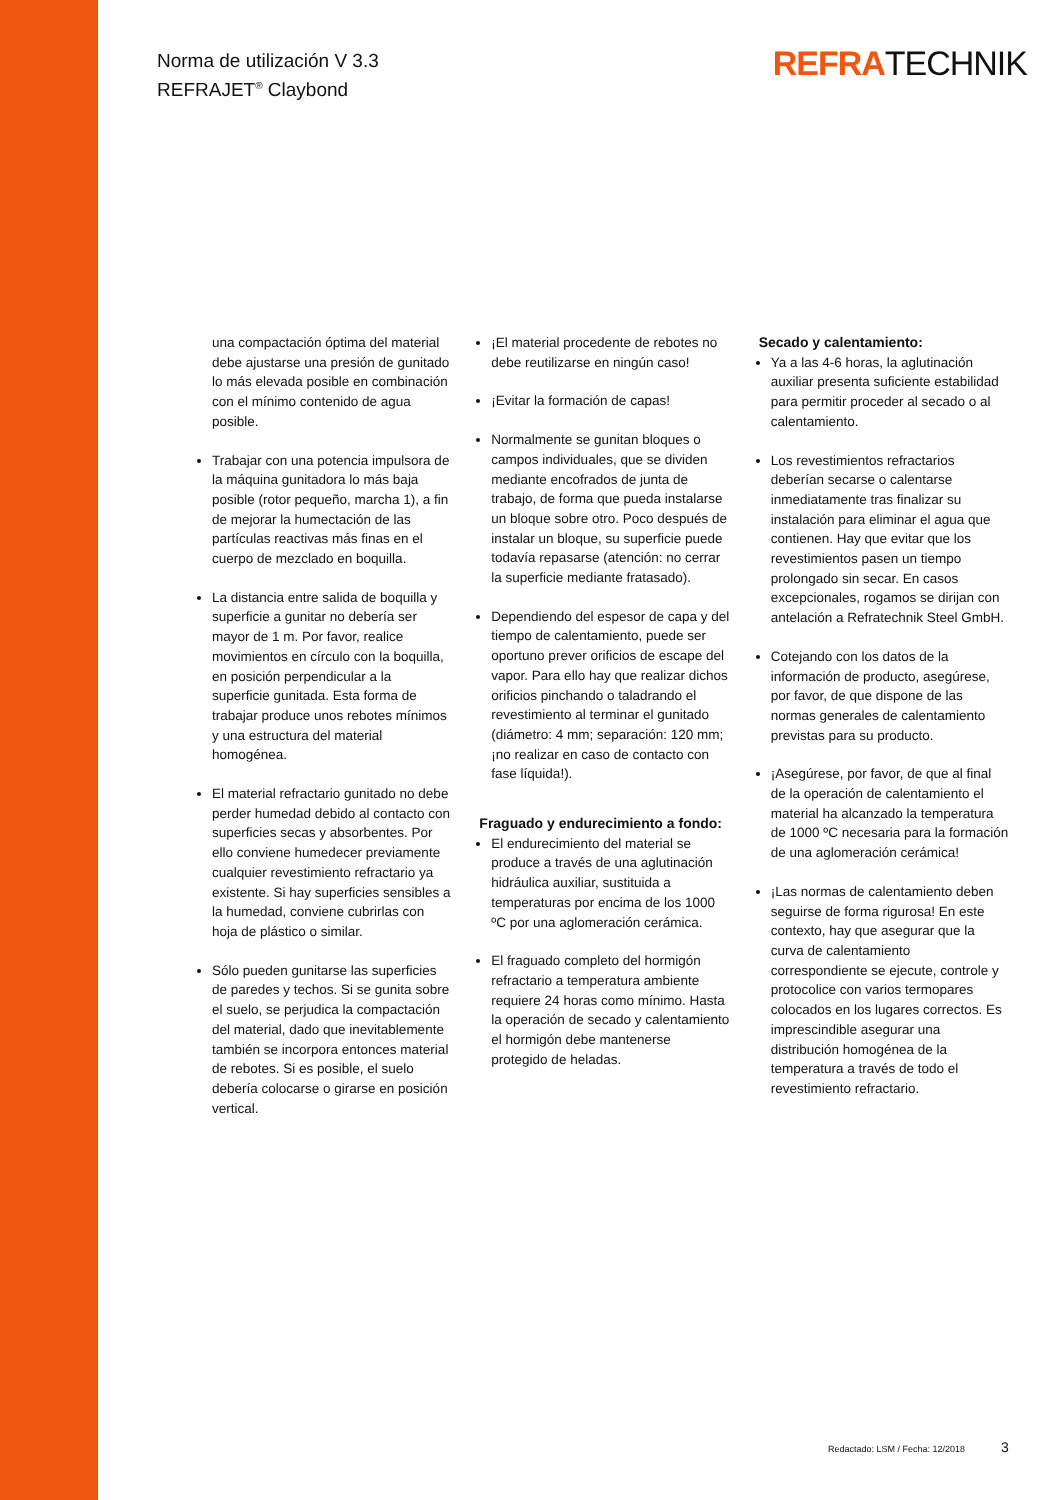Norma de utilización V 3.3
REFRAJET<sup>®</sup> Claybond
REFRATECHNIK
una compactación óptima del material debe ajustarse una presión de gunitado lo más elevada posible en combinación con el mínimo contenido de agua posible.
Trabajar con una potencia impulsora de la máquina gunitadora lo más baja posible (rotor pequeño, marcha 1), a fin de mejorar la humectación de las partículas reactivas más finas en el cuerpo de mezclado en boquilla.
La distancia entre salida de boquilla y superficie a gunitar no debería ser mayor de 1 m. Por favor, realice movimientos en círculo con la boquilla, en posición perpendicular a la superficie gunitada. Esta forma de trabajar produce unos rebotes mínimos y una estructura del material homogénea.
El material refractario gunitado no debe perder humedad debido al contacto con superficies secas y absorbentes. Por ello conviene humedecer previamente cualquier revestimiento refractario ya existente. Si hay superficies sensibles a la humedad, conviene cubrirlas con hoja de plástico o similar.
Sólo pueden gunitarse las superficies de paredes y techos. Si se gunita sobre el suelo, se perjudica la compactación del material, dado que inevitablemente también se incorpora entonces material de rebotes. Si es posible, el suelo debería colocarse o girarse en posición vertical.
¡El material procedente de rebotes no debe reutilizarse en ningún caso!
¡Evitar la formación de capas!
Normalmente se gunitan bloques o campos individuales, que se dividen mediante encofrados de junta de trabajo, de forma que pueda instalarse un bloque sobre otro. Poco después de instalar un bloque, su superficie puede todavía repasarse (atención: no cerrar la superficie mediante fratasado).
Dependiendo del espesor de capa y del tiempo de calentamiento, puede ser oportuno prever orificios de escape del vapor. Para ello hay que realizar dichos orificios pinchando o taladrando el revestimiento al terminar el gunitado (diámetro: 4 mm; separación: 120 mm; ¡no realizar en caso de contacto con fase líquida!).
Fraguado y endurecimiento a fondo:
El endurecimiento del material se produce a través de una aglutinación hidráulica auxiliar, sustituida a temperaturas por encima de los 1000 ºC por una aglomeración cerámica.
El fraguado completo del hormigón refractario a temperatura ambiente requiere 24 horas como mínimo. Hasta la operación de secado y calentamiento el hormigón debe mantenerse protegido de heladas.
Secado y calentamiento:
Ya a las 4-6 horas, la aglutinación auxiliar presenta suficiente estabilidad para permitir proceder al secado o al calentamiento.
Los revestimientos refractarios deberían secarse o calentarse inmediatamente tras finalizar su instalación para eliminar el agua que contienen. Hay que evitar que los revestimientos pasen un tiempo prolongado sin secar. En casos excepcionales, rogamos se dirijan con antelación a Refratechnik Steel GmbH.
Cotejando con los datos de la información de producto, asegúrese, por favor, de que dispone de las normas generales de calentamiento previstas para su producto.
¡Asegúrese, por favor, de que al final de la operación de calentamiento el material ha alcanzado la temperatura de 1000 ºC necesaria para la formación de una aglomeración cerámica!
¡Las normas de calentamiento deben seguirse de forma rigurosa! En este contexto, hay que asegurar que la curva de calentamiento correspondiente se ejecute, controle y protocolice con varios termopares colocados en los lugares correctos. Es imprescindible asegurar una distribución homogénea de la temperatura a través de todo el revestimiento refractario.
Redactado: LSM / Fecha: 12/2018
3